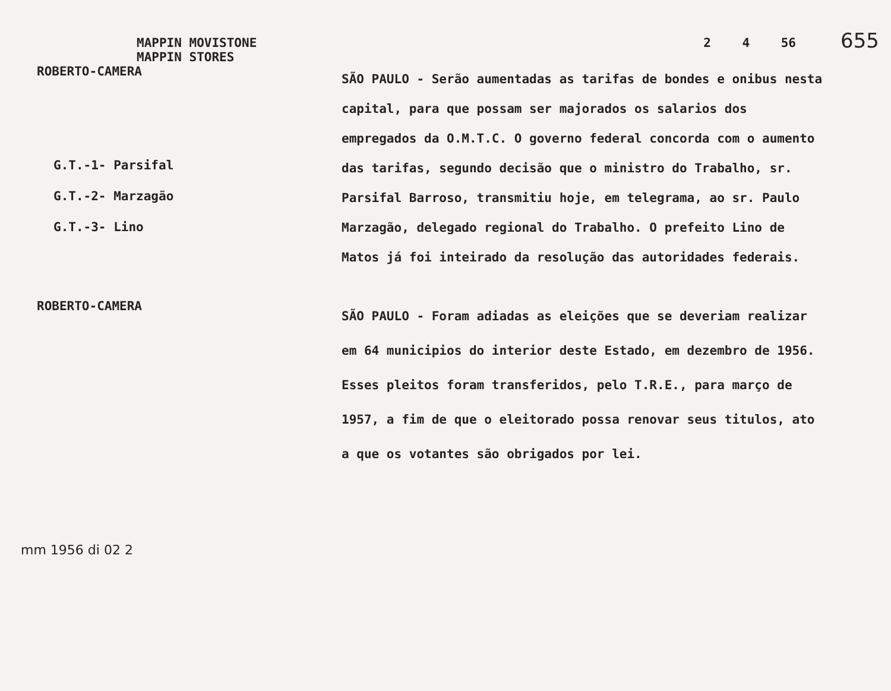MAPPIN MOVISTONE
MAPPIN STORES
2 4 56
655
ROBERTO-CAMERA
G.T.-1- Parsifal
G.T.-2- Marzagão
G.T.-3- Lino
SÃO PAULO - Serão aumentadas as tarifas de bondes e onibus nesta capital, para que possam ser majorados os salarios dos empregados da O.M.T.C. O governo federal concorda com o aumento das tarifas, segundo decisão que o ministro do Trabalho, sr. Parsifal Barroso, transmitiu hoje, em telegrama, ao sr. Paulo Marzagão, delegado regional do Trabalho. O prefeito Lino de Matos já foi inteirado da resolução das autoridades federais.
ROBERTO-CAMERA
SÃO PAULO - Foram adiadas as eleições que se deveriam realizar em 64 municipios do interior deste Estado, em dezembro de 1956. Esses pleitos foram transferidos, pelo T.R.E., para março de 1957, a fim de que o eleitorado possa renovar seus titulos, ato a que os votantes são obrigados por lei.
mm 1956 di 02 2